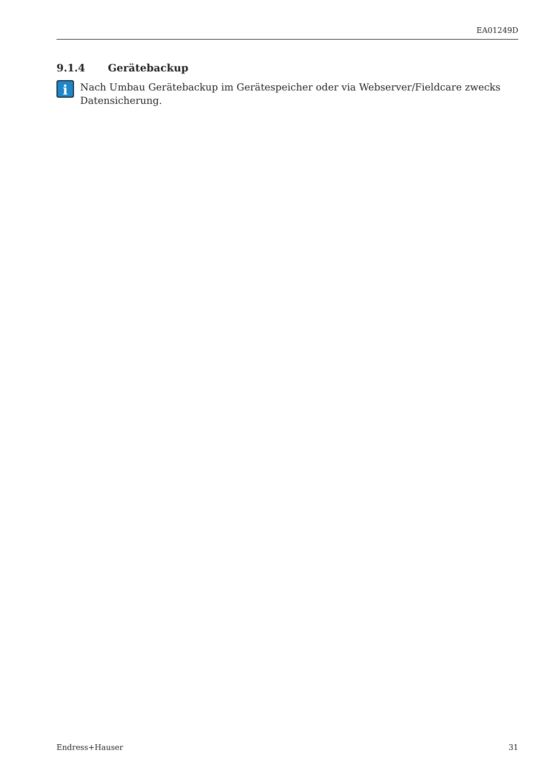EA01249D
9.1.4 Gerätebackup
i
Nach Umbau Gerätebackup im Gerätespeicher oder via Webserver/Fieldcare zwecks Datensicherung.
Endress+Hauser 31